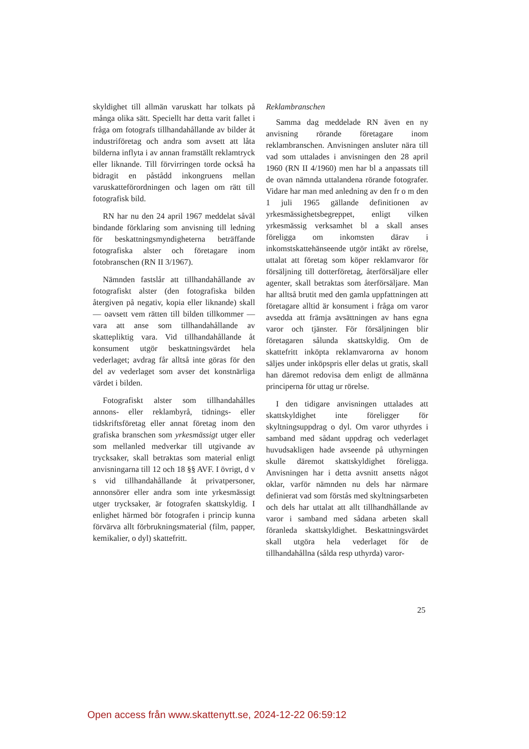skyldighet till allmän varuskatt har tolkats på många olika sätt. Speciellt har detta varit fallet i fråga om fotografs tillhandahållande av bilder åt industriföretag och andra som avsett att låta bilderna inflyta i av annan framställt reklamtryck eller liknande. Till förvirringen torde också ha bidragit en påstådd inkongruens mellan varuskatteförordningen och lagen om rätt till fotografisk bild.
RN har nu den 24 april 1967 meddelat såväl bindande förklaring som anvisning till ledning för beskattningsmyndigheterna beträffande fotografiska alster och företagare inom fotobranschen (RN II 3/1967).
Nämnden fastslår att tillhandahållande av fotografiskt alster (den fotografiska bilden återgiven på negativ, kopia eller liknande) skall — oavsett vem rätten till bilden tillkommer — vara att anse som tillhandahållande av skattepliktig vara. Vid tillhandahållande åt konsument utgör beskattningsvärdet hela vederlaget; avdrag får alltså inte göras för den del av vederlaget som avser det konstnärliga värdet i bilden.
Fotografiskt alster som tillhandahålles annons- eller reklambyrå, tidnings- eller tidskriftsföretag eller annat företag inom den grafiska branschen som yrkesmässigt utger eller som mellanled medverkar till utgivande av trycksaker, skall betraktas som material enligt anvisningarna till 12 och 18 §§ AVF. I övrigt, d v s vid tillhandahållande åt privatpersoner, annonsörer eller andra som inte yrkesmässigt utger trycksaker, är fotografen skattskyldig. I enlighet härmed bör fotografen i princip kunna förvärva allt förbrukningsmaterial (film, papper, kemikalier, o dyl) skattefritt.
Reklambranschen
Samma dag meddelade RN även en ny anvisning rörande företagare inom reklambranschen. Anvisningen ansluter nära till vad som uttalades i anvisningen den 28 april 1960 (RN II 4/1960) men har bl a anpassats till de ovan nämnda uttalandena rörande fotografer. Vidare har man med anledning av den fr o m den 1 juli 1965 gällande definitionen av yrkesmässighetsbegreppet, enligt vilken yrkesmässig verksamhet bl a skall anses föreligga om inkomsten därav i inkomstskattehänseende utgör intäkt av rörelse, uttalat att företag som köper reklamvaror för försäljning till dotterföretag, återförsäljare eller agenter, skall betraktas som återförsäljare. Man har alltså brutit med den gamla uppfattningen att företagare alltid är konsument i fråga om varor avsedda att främja avsättningen av hans egna varor och tjänster. För försäljningen blir företagaren sålunda skattskyldig. Om de skattefritt inköpta reklamvarorna av honom säljes under inköpspris eller delas ut gratis, skall han däremot redovisa dem enligt de allmänna principerna för uttag ur rörelse.
I den tidigare anvisningen uttalades att skattskyldighet inte föreligger för skyltningsuppdrag o dyl. Om varor uthyrdes i samband med sådant uppdrag och vederlaget huvudsakligen hade avseende på uthyrningen skulle däremot skattskyldighet föreligga. Anvisningen har i detta avsnitt ansetts något oklar, varför nämnden nu dels har närmare definierat vad som förstås med skyltningsarbeten och dels har uttalat att allt tillhandhållande av varor i samband med sådana arbeten skall föranleda skattskyldighet. Beskattningsvärdet skall utgöra hela vederlaget för de tillhandahållna (sålda resp uthyrda) varor-
25
Open access från www.skattenytt.se, 2024-12-22 06:59:12